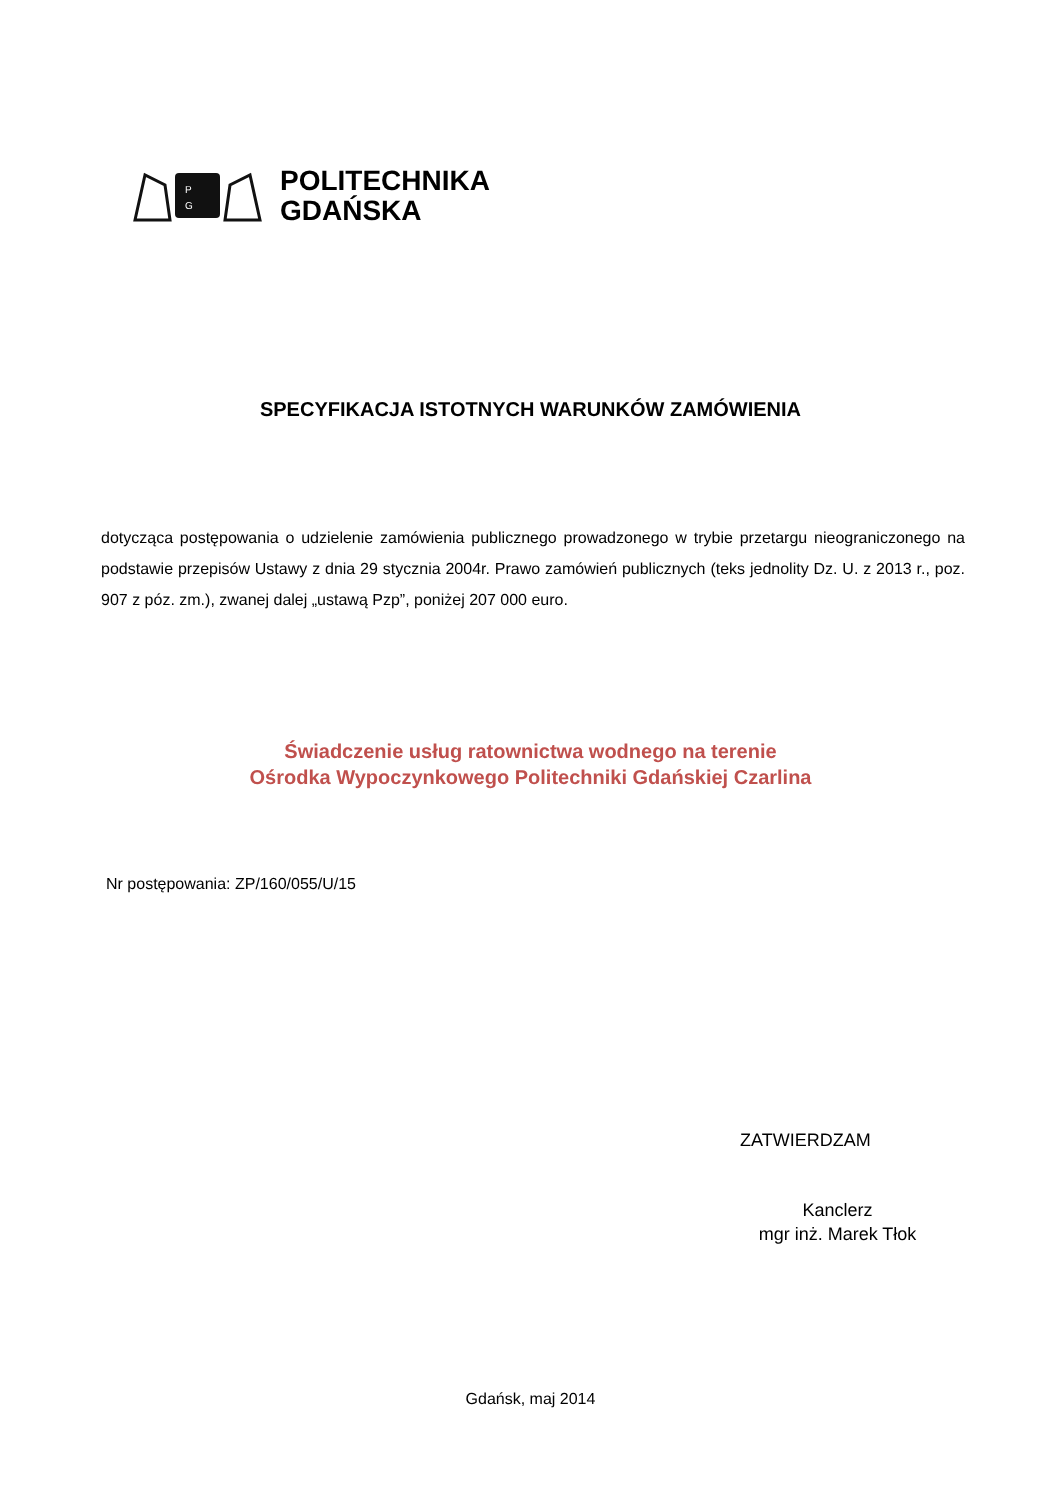P
G
POLITECHNIKA
GDAŃSKA
SPECYFIKACJA ISTOTNYCH WARUNKÓW ZAMÓWIENIA
dotycząca postępowania o udzielenie zamówienia publicznego prowadzonego w trybie przetargu nieograniczonego na podstawie przepisów Ustawy z dnia 29 stycznia 2004r. Prawo zamówień publicznych (teks jednolity Dz. U. z 2013 r., poz. 907 z póz. zm.), zwanej dalej „ustawą Pzp”, poniżej 207 000 euro.
Świadczenie usług ratownictwa wodnego na terenie
Ośrodka Wypoczynkowego Politechniki Gdańskiej Czarlina
Nr postępowania: ZP/160/055/U/15
ZATWIERDZAM
Kanclerz
mgr inż. Marek Tłok
Gdańsk, maj 2014